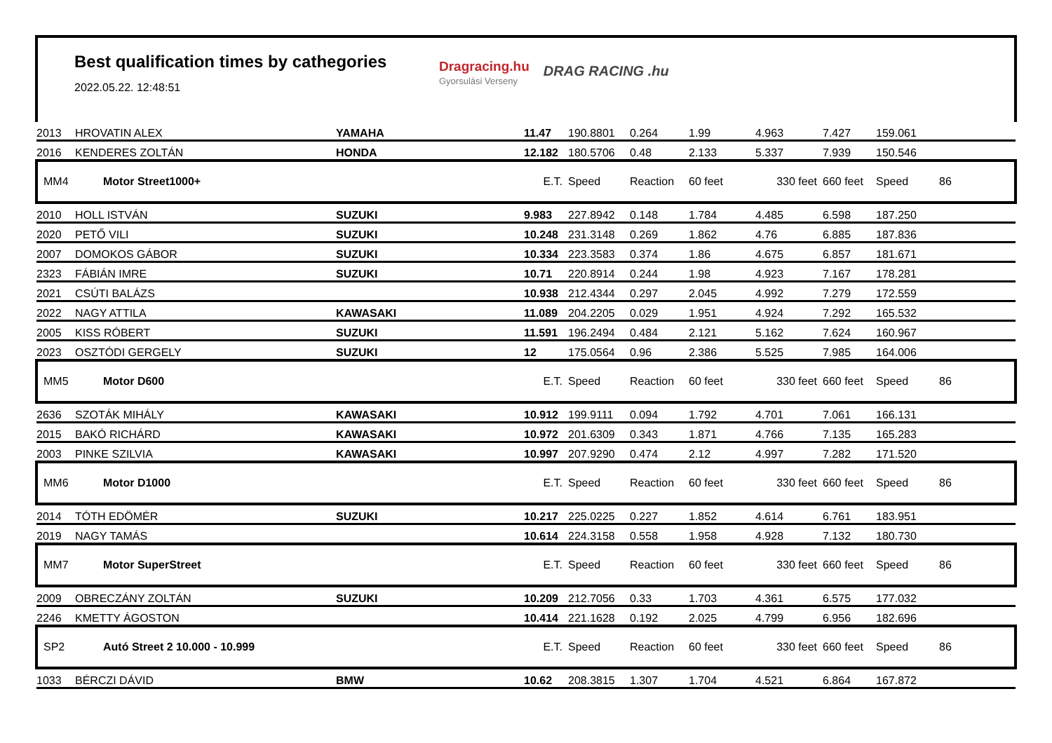Best qualification times by cathegories
2022.05.22. 12:48:51
Dragracing.hu
Gyorsulási Verseny
DRAG RACING .hu
| 2013 | HROVATIN ALEX | YAMAHA | 11.47 | 190.8801 | 0.264 | 1.99 | 4.963 | 7.427 | 159.061 | |
| 2016 | KENDERES ZOLTÁN | HONDA | 12.182 | 180.5706 | 0.48 | 2.133 | 5.337 | 7.939 | 150.546 | |
| MM4 | Motor Street1000+ | | E.T. | Speed | Reaction | 60 feet | 330 feet | 660 feet | Speed | 86 |
| 2010 | HOLL ISTVÁN | SUZUKI | 9.983 | 227.8942 | 0.148 | 1.784 | 4.485 | 6.598 | 187.250 | |
| 2020 | PETŐ VILI | SUZUKI | 10.248 | 231.3148 | 0.269 | 1.862 | 4.76 | 6.885 | 187.836 | |
| 2007 | DOMOKOS GÁBOR | SUZUKI | 10.334 | 223.3583 | 0.374 | 1.86 | 4.675 | 6.857 | 181.671 | |
| 2323 | FÁBIÁN IMRE | SUZUKI | 10.71 | 220.8914 | 0.244 | 1.98 | 4.923 | 7.167 | 178.281 | |
| 2021 | CSÚTI BALÁZS | | 10.938 | 212.4344 | 0.297 | 2.045 | 4.992 | 7.279 | 172.559 | |
| 2022 | NAGY ATTILA | KAWASAKI | 11.089 | 204.2205 | 0.029 | 1.951 | 4.924 | 7.292 | 165.532 | |
| 2005 | KISS RÓBERT | SUZUKI | 11.591 | 196.2494 | 0.484 | 2.121 | 5.162 | 7.624 | 160.967 | |
| 2023 | OSZTÓDI GERGELY | SUZUKI | 12 | 175.0564 | 0.96 | 2.386 | 5.525 | 7.985 | 164.006 | |
| MM5 | Motor D600 | | E.T. | Speed | Reaction | 60 feet | 330 feet | 660 feet | Speed | 86 |
| 2636 | SZOTÁK MIHÁLY | KAWASAKI | 10.912 | 199.9111 | 0.094 | 1.792 | 4.701 | 7.061 | 166.131 | |
| 2015 | BAKÓ RICHÁRD | KAWASAKI | 10.972 | 201.6309 | 0.343 | 1.871 | 4.766 | 7.135 | 165.283 | |
| 2003 | PINKE SZILVIA | KAWASAKI | 10.997 | 207.9290 | 0.474 | 2.12 | 4.997 | 7.282 | 171.520 | |
| MM6 | Motor D1000 | | E.T. | Speed | Reaction | 60 feet | 330 feet | 660 feet | Speed | 86 |
| 2014 | TÓTH EDÖMÉR | SUZUKI | 10.217 | 225.0225 | 0.227 | 1.852 | 4.614 | 6.761 | 183.951 | |
| 2019 | NAGY TAMÁS | | 10.614 | 224.3158 | 0.558 | 1.958 | 4.928 | 7.132 | 180.730 | |
| MM7 | Motor SuperStreet | | E.T. | Speed | Reaction | 60 feet | 330 feet | 660 feet | Speed | 86 |
| 2009 | OBRECZÁNY ZOLTÁN | SUZUKI | 10.209 | 212.7056 | 0.33 | 1.703 | 4.361 | 6.575 | 177.032 | |
| 2246 | KMETTY ÁGOSTON | | 10.414 | 221.1628 | 0.192 | 2.025 | 4.799 | 6.956 | 182.696 | |
| SP2 | Autó Street 2 10.000 - 10.999 | | E.T. | Speed | Reaction | 60 feet | 330 feet | 660 feet | Speed | 86 |
| 1033 | BÉRCZI DÁVID | BMW | 10.62 | 208.3815 | 1.307 | 1.704 | 4.521 | 6.864 | 167.872 | |